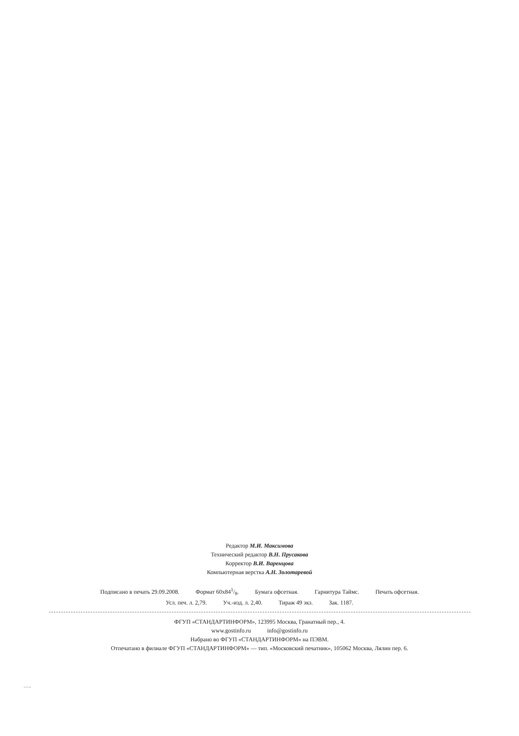Редактор М.И. Максимова
Технический редактор В.Н. Прусакова
Корректор В.И. Варенцова
Компьютерная верстка А.Н. Золотаревой
Подписано в печать 29.09.2008. Формат 60x841/8. Бумага офсетная. Гарнитура Таймс. Печать офсетная.
Усл. печ. л. 2,79. Уч.-изд. л. 2,40. Тираж 49 экз. Зак. 1187.
ФГУП «СТАНДАРТИНФОРМ», 123995 Москва, Гранатный пер., 4.
www.gostinfo.ru info@gostinfo.ru
Набрано во ФГУП «СТАНДАРТИНФОРМ» на ПЭВМ.
Отпечатано в филиале ФГУП «СТАНДАРТИНФОРМ» — тип. «Московский печатник», 105062 Москва, Лялин пер. 6.
15151-08